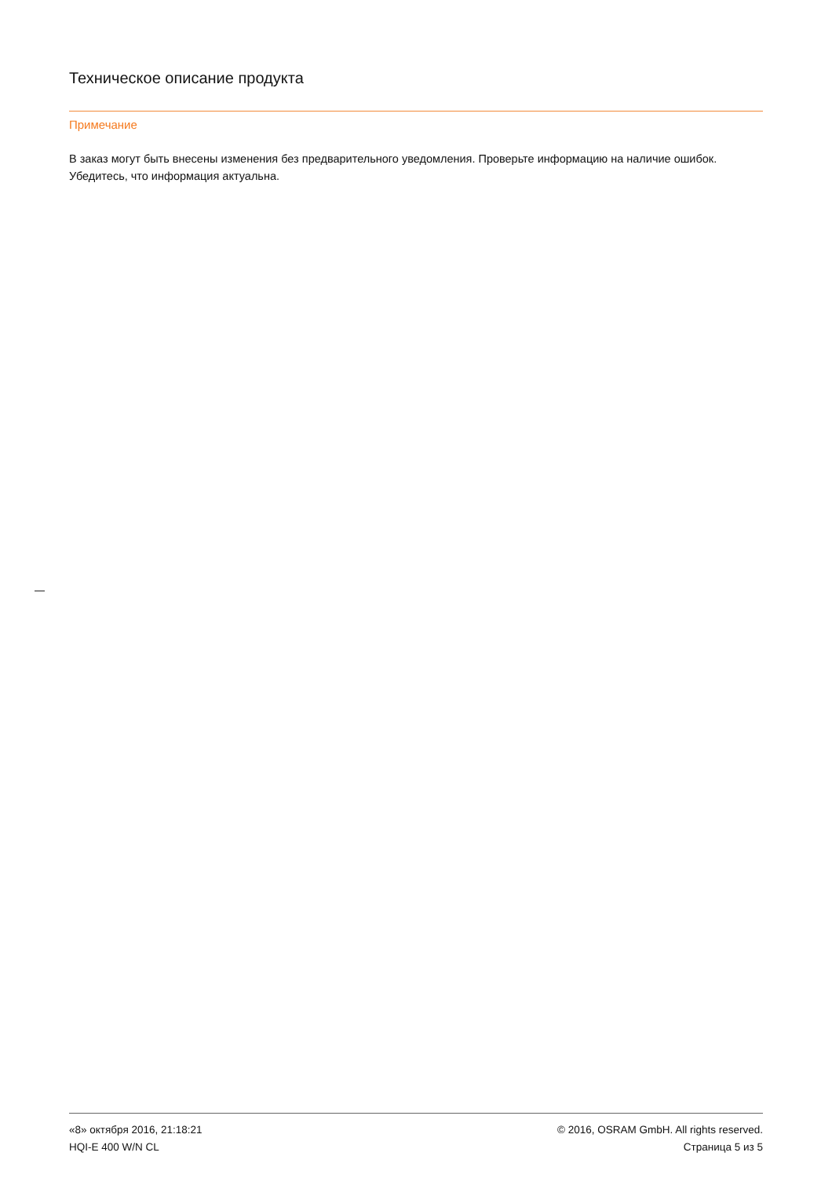Техническое описание продукта
Примечание
В заказ могут быть внесены изменения без предварительного уведомления. Проверьте информацию на наличие ошибок. Убедитесь, что информация актуальна.
«8» октября 2016, 21:18:21
HQI-E 400 W/N CL
© 2016, OSRAM GmbH. All rights reserved.
Страница 5 из 5